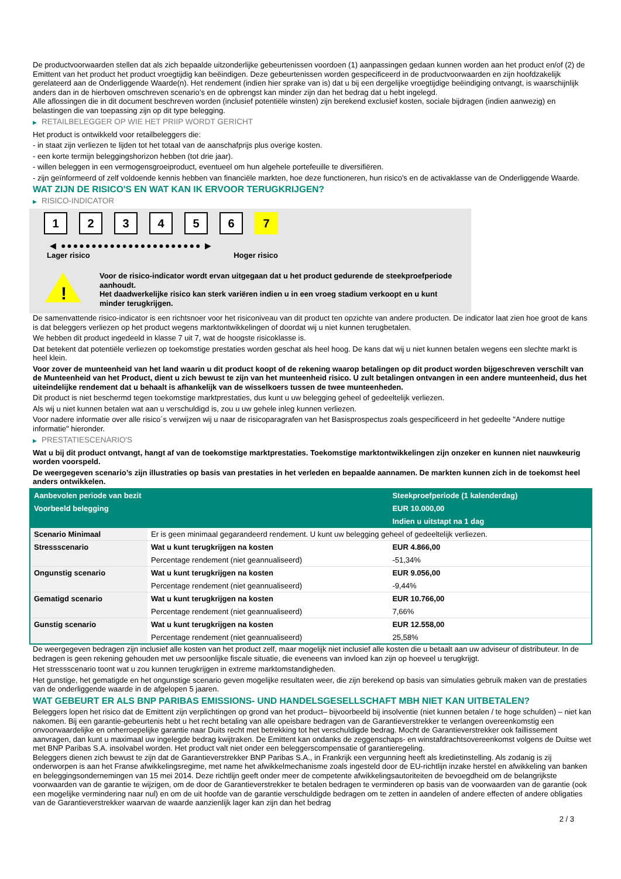De productvoorwaarden stellen dat als zich bepaalde uitzonderlijke gebeurtenissen voordoen (1) aanpassingen gedaan kunnen worden aan het product en/of (2) de Emittent van het product het product vroegtijdig kan beëindigen. Deze gebeurtenissen worden gespecificeerd in de productvoorwaarden en zijn hoofdzakelijk gerelateerd aan de Onderliggende Waarde(n). Het rendement (indien hier sprake van is) dat u bij een dergelijke vroegtijdige beëindiging ontvangt, is waarschijnlijk anders dan in de hierboven omschreven scenario’s en de opbrengst kan minder zijn dan het bedrag dat u hebt ingelegd.
Alle aflossingen die in dit document beschreven worden (inclusief potentiële winsten) zijn berekend exclusief kosten, sociale bijdragen (indien aanwezig) en belastingen die van toepassing zijn op dit type belegging.
▶ RETAILBELEGGER OP WIE HET PRIIP WORDT GERICHT
Het product is ontwikkeld voor retailbeleggers die:
- in staat zijn verliezen te lijden tot het totaal van de aanschafprijs plus overige kosten.
- een korte termijn beleggingshorizon hebben (tot drie jaar).
- willen beleggen in een vermogensgroeiproduct, eventueel om hun algehele portefeuille te diversifiëren.
- zijn geïnformeerd of zelf voldoende kennis hebben van financiële markten, hoe deze functioneren, hun risico's en de activaklasse van de Onderliggende Waarde.
WAT ZIJN DE RISICO'S EN WAT KAN IK ERVOOR TERUGKRIJGEN?
▶ RISICO-INDICATOR
1 2 3 4 5 6 7
◀ ●●●●●●●●●●●●●●●●●●●●●●● ▶
Lager risico Hoger risico
!
Voor de risico-indicator wordt ervan uitgegaan dat u het product gedurende de steekproefperiode aanhoudt.
Het daadwerkelijke risico kan sterk variëren indien u in een vroeg stadium verkoopt en u kunt minder terugkrijgen.
De samenvattende risico-indicator is een richtsnoer voor het risiconiveau van dit product ten opzichte van andere producten. De indicator laat zien hoe groot de kans is dat beleggers verliezen op het product wegens marktontwikkelingen of doordat wij u niet kunnen terugbetalen.
We hebben dit product ingedeeld in klasse 7 uit 7, wat de hoogste risicoklasse is.
Dat betekent dat potentiële verliezen op toekomstige prestaties worden geschat als heel hoog. De kans dat wij u niet kunnen betalen wegens een slechte markt is heel klein.
Voor zover de munteenheid van het land waarin u dit product koopt of de rekening waarop betalingen op dit product worden bijgeschreven verschilt van de Munteenheid van het Product, dient u zich bewust te zijn van het munteenheid risico. U zult betalingen ontvangen in een andere munteenheid, dus het uiteindelijke rendement dat u behaalt is afhankelijk van de wisselkoers tussen de twee munteenheden.
Dit product is niet beschermd tegen toekomstige marktprestaties, dus kunt u uw belegging geheel of gedeeltelijk verliezen.
Als wij u niet kunnen betalen wat aan u verschuldigd is, zou u uw gehele inleg kunnen verliezen.
Voor nadere informatie over alle risico´s verwijzen wij u naar de risicoparagrafen van het Basisprospectus zoals gespecificeerd in het gedeelte "Andere nuttige informatie" hieronder.
▶ PRESTATIESCENARIO'S
Wat u bij dit product ontvangt, hangt af van de toekomstige marktprestaties. Toekomstige marktontwikkelingen zijn onzeker en kunnen niet nauwkeurig worden voorspeld.
De weergegeven scenario’s zijn illustraties op basis van prestaties in het verleden en bepaalde aannamen. De markten kunnen zich in de toekomst heel anders ontwikkelen.
| Aanbevolen periode van bezit | | Steekproefperiode (1 kalenderdag) |
| Voorbeeld belegging | | EUR 10.000,00 |
| | | Indien u uitstapt na 1 dag |
| Scenario Minimaal | Er is geen minimaal gegarandeerd rendement. U kunt uw belegging geheel of gedeeltelijk verliezen. | |
| Stressscenario | Wat u kunt terugkrijgen na kosten | EUR 4.866,00 |
| | Percentage rendement (niet geannualiseerd) | -51,34% |
| Ongunstig scenario | Wat u kunt terugkrijgen na kosten | EUR 9.056,00 |
| | Percentage rendement (niet geannualiseerd) | -9,44% |
| Gematigd scenario | Wat u kunt terugkrijgen na kosten | EUR 10.766,00 |
| | Percentage rendement (niet geannualiseerd) | 7,66% |
| Gunstig scenario | Wat u kunt terugkrijgen na kosten | EUR 12.558,00 |
| | Percentage rendement (niet geannualiseerd) | 25,58% |
De weergegeven bedragen zijn inclusief alle kosten van het product zelf, maar mogelijk niet inclusief alle kosten die u betaalt aan uw adviseur of distributeur. In de bedragen is geen rekening gehouden met uw persoonlijke fiscale situatie, die eveneens van invloed kan zijn op hoeveel u terugkrijgt.
Het stressscenario toont wat u zou kunnen terugkrijgen in extreme marktomstandigheden.
Het gunstige, het gematigde en het ongunstige scenario geven mogelijke resultaten weer, die zijn berekend op basis van simulaties gebruik maken van de prestaties van de onderliggende waarde in de afgelopen 5 jaaren.
WAT GEBEURT ER ALS BNP PARIBAS EMISSIONS- UND HANDELSGESELLSCHAFT MBH NIET KAN UITBETALEN?
Beleggers lopen het risico dat de Emittent zijn verplichtingen op grond van het product– bijvoorbeeld bij insolventie (niet kunnen betalen / te hoge schulden) – niet kan nakomen. Bij een garantie-gebeurtenis hebt u het recht betaling van alle opeisbare bedragen van de Garantieverstrekker te verlangen overeenkomstig een onvoorwaardelijke en onherroepelijke garantie naar Duits recht met betrekking tot het verschuldigde bedrag. Mocht de Garantieverstrekker ook faillissement aanvragen, dan kunt u maximaal uw ingelegde bedrag kwijtraken. De Emittent kan ondanks de zeggenschaps- en winstafdrachtsovereenkomst volgens de Duitse wet met BNP Paribas S.A. insolvabel worden. Het product valt niet onder een beleggerscompensatie of garantieregeling.
Beleggers dienen zich bewust te zijn dat de Garantieverstrekker BNP Paribas S.A., in Frankrijk een vergunning heeft als kredietinstelling. Als zodanig is zij onderworpen is aan het Franse afwikkelingsregime, met name het afwikkelmechanisme zoals ingesteld door de EU-richtlijn inzake herstel en afwikkeling van banken en beleggingsondernemingen van 15 mei 2014. Deze richtlijn geeft onder meer de competente afwikkelingsautoriteiten de bevoegdheid om de belangrijkste voorwaarden van de garantie te wijzigen, om de door de Garantieverstrekker te betalen bedragen te verminderen op basis van de voorwaarden van de garantie (ook een mogelijke vermindering naar nul) en om de uit hoofde van de garantie verschuldigde bedragen om te zetten in aandelen of andere effecten of andere obligaties van de Garantieverstrekker waarvan de waarde aanzienlijk lager kan zijn dan het bedrag
2 / 3